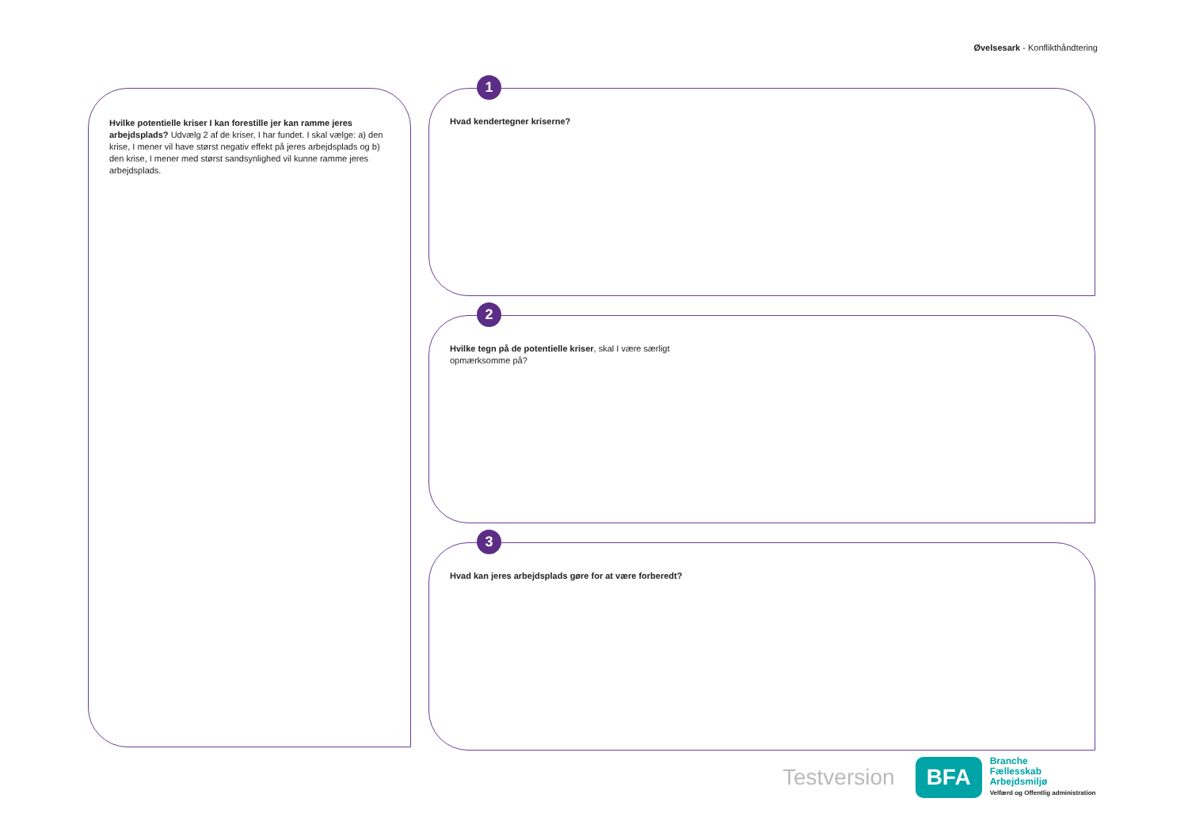Øvelsesark - Konflikthåndtering
Hvilke potentielle kriser I kan forestille jer kan ramme jeres arbejdsplads? Udvælg 2 af de kriser, I har fundet. I skal vælge: a) den krise, I mener vil have størst negativ effekt på jeres arbejdsplads og b) den krise, I mener med størst sandsynlighed vil kunne ramme jeres arbejdsplads.
1
Hvad kendertegner kriserne?
2
Hvilke tegn på de potentielle kriser, skal I være særligt
opmærksomme på?
3
Hvad kan jeres arbejdsplads gøre for at være forberedt?
Testversion
BFA
Branche
Fællesskab
Arbejdsmiljø
Velfærd og Offentlig administration